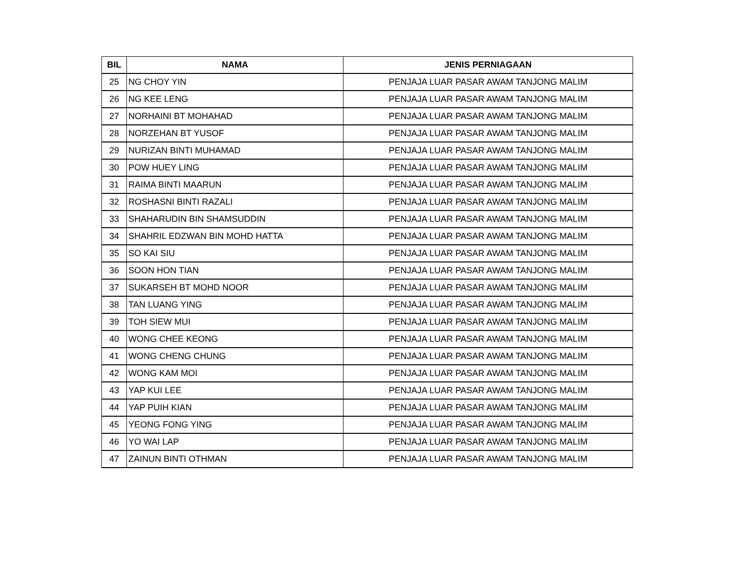| BIL | NAMA | JENIS PERNIAGAAN |
| --- | --- | --- |
| 25 | NG CHOY YIN | PENJAJA LUAR PASAR AWAM TANJONG MALIM |
| 26 | NG KEE LENG | PENJAJA LUAR PASAR AWAM TANJONG MALIM |
| 27 | NORHAINI BT MOHAHAD | PENJAJA LUAR PASAR AWAM TANJONG MALIM |
| 28 | NORZEHAN BT YUSOF | PENJAJA LUAR PASAR AWAM TANJONG MALIM |
| 29 | NURIZAN BINTI MUHAMAD | PENJAJA LUAR PASAR AWAM TANJONG MALIM |
| 30 | POW HUEY LING | PENJAJA LUAR PASAR AWAM TANJONG MALIM |
| 31 | RAIMA BINTI MAARUN | PENJAJA LUAR PASAR AWAM TANJONG MALIM |
| 32 | ROSHASNI BINTI RAZALI | PENJAJA LUAR PASAR AWAM TANJONG MALIM |
| 33 | SHAHARUDIN BIN SHAMSUDDIN | PENJAJA LUAR PASAR AWAM TANJONG MALIM |
| 34 | SHAHRIL EDZWAN BIN MOHD HATTA | PENJAJA LUAR PASAR AWAM TANJONG MALIM |
| 35 | SO KAI SIU | PENJAJA LUAR PASAR AWAM TANJONG MALIM |
| 36 | SOON HON TIAN | PENJAJA LUAR PASAR AWAM TANJONG MALIM |
| 37 | SUKARSEH BT MOHD NOOR | PENJAJA LUAR PASAR AWAM TANJONG MALIM |
| 38 | TAN LUANG YING | PENJAJA LUAR PASAR AWAM TANJONG MALIM |
| 39 | TOH SIEW MUI | PENJAJA LUAR PASAR AWAM TANJONG MALIM |
| 40 | WONG CHEE KEONG | PENJAJA LUAR PASAR AWAM TANJONG MALIM |
| 41 | WONG CHENG CHUNG | PENJAJA LUAR PASAR AWAM TANJONG MALIM |
| 42 | WONG KAM MOI | PENJAJA LUAR PASAR AWAM TANJONG MALIM |
| 43 | YAP KUI LEE | PENJAJA LUAR PASAR AWAM TANJONG MALIM |
| 44 | YAP PUIH KIAN | PENJAJA LUAR PASAR AWAM TANJONG MALIM |
| 45 | YEONG FONG YING | PENJAJA LUAR PASAR AWAM TANJONG MALIM |
| 46 | YO WAI LAP | PENJAJA LUAR PASAR AWAM TANJONG MALIM |
| 47 | ZAINUN BINTI OTHMAN | PENJAJA LUAR PASAR AWAM TANJONG MALIM |